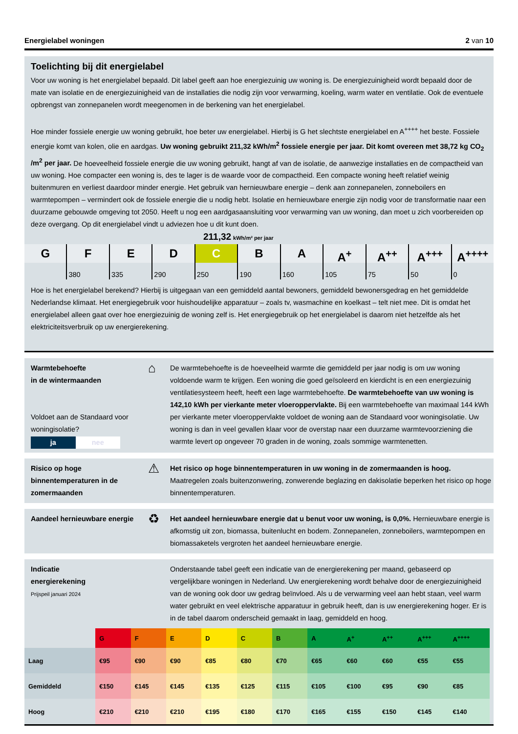Energielabel woningen 2 van 10
Toelichting bij dit energielabel
Voor uw woning is het energielabel bepaald. Dit label geeft aan hoe energiezuinig uw woning is. De energiezuinigheid wordt bepaald door de mate van isolatie en de energiezuinigheid van de installaties die nodig zijn voor verwarming, koeling, warm water en ventilatie. Ook de eventuele opbrengst van zonnepanelen wordt meegenomen in de berkening van het energielabel.
Hoe minder fossiele energie uw woning gebruikt, hoe beter uw energielabel. Hierbij is G het slechtste energielabel en A<sup>++++</sup> het beste. Fossiele energie komt van kolen, olie en aardgas. Uw woning gebruikt 211,32 kWh/m<sup>2</sup> fossiele energie per jaar. Dit komt overeen met 38,72 kg CO<sub>2</sub> /m<sup>2</sup> per jaar. De hoeveelheid fossiele energie die uw woning gebruikt, hangt af van de isolatie, de aanwezige installaties en de compactheid van uw woning. Hoe compacter een woning is, des te lager is de waarde voor de compactheid. Een compacte woning heeft relatief weinig buitenmuren en verliest daardoor minder energie. Het gebruik van hernieuwbare energie – denk aan zonnepanelen, zonneboilers en warmtepompen – vermindert ook de fossiele energie die u nodig hebt. Isolatie en hernieuwbare energie zijn nodig voor de transformatie naar een duurzame gebouwde omgeving tot 2050. Heeft u nog een aardgasaansluiting voor verwarming van uw woning, dan moet u zich voorbereiden op deze overgang. Op dit energielabel vindt u adviezen hoe u dit kunt doen.
211,32 kWh/m² per jaar
G F E D C B A A<sup>+</sup> A<sup>++</sup> A<sup>+++</sup> A<sup>++++</sup>
380 335 290 250 190 160 105 75 50 0
Hoe is het energielabel berekend? Hierbij is uitgegaan van een gemiddeld aantal bewoners, gemiddeld bewonersgedrag en het gemiddelde Nederlandse klimaat. Het energiegebruik voor huishoudelijke apparatuur – zoals tv, wasmachine en koelkast – telt niet mee. Dit is omdat het energielabel alleen gaat over hoe energiezuinig de woning zelf is. Het energiegebruik op het energielabel is daarom niet hetzelfde als het elektriciteitsverbruik op uw energierekening.
Warmtebehoefte
in de wintermaanden
Voldoet aan de Standaard voor woningisolatie?
ja nee
⌂
De warmtebehoefte is de hoeveelheid warmte die gemiddeld per jaar nodig is om uw woning voldoende warm te krijgen. Een woning die goed geïsoleerd en kierdicht is en een energiezuinig ventilatiesysteem heeft, heeft een lage warmtebehoefte. De warmtebehoefte van uw woning is 142,10 kWh per vierkante meter vloeroppervlakte. Bij een warmtebehoefte van maximaal 144 kWh per vierkante meter vloeroppervlakte voldoet de woning aan de Standaard voor woningisolatie. Uw woning is dan in veel gevallen klaar voor de overstap naar een duurzame warmtevoorziening die warmte levert op ongeveer 70 graden in de woning, zoals sommige warmtenetten.
Risico op hoge binnentemperaturen in de zomermaanden
⚠
Het risico op hoge binnentemperaturen in uw woning in de zomermaanden is hoog. Maatregelen zoals buitenzonwering, zonwerende beglazing en dakisolatie beperken het risico op hoge binnentemperaturen.
Aandeel hernieuwbare energie
♻
Het aandeel hernieuwbare energie dat u benut voor uw woning, is 0,0%. Hernieuwbare energie is afkomstig uit zon, biomassa, buitenlucht en bodem. Zonnepanelen, zonneboilers, warmtepompen en biomassaketels vergroten het aandeel hernieuwbare energie.
Indicatie
energierekening
Prijspeil januari 2024
Onderstaande tabel geeft een indicatie van de energierekening per maand, gebaseerd op vergelijkbare woningen in Nederland. Uw energierekening wordt behalve door de energiezuinigheid van de woning ook door uw gedrag beïnvloed. Als u de verwarming veel aan hebt staan, veel warm water gebruikt en veel elektrische apparatuur in gebruik heeft, dan is uw energierekening hoger. Er is in de tabel daarom onderscheid gemaakt in laag, gemiddeld en hoog.
| | G | F | E | D | C | B | A | A<sup>+</sup> | A<sup>++</sup> | A<sup>+++</sup> | A<sup>++++</sup> |
| --- | --- | --- | --- | --- | --- | --- | --- | --- | --- | --- | --- |
| Laag | €95 | €90 | €90 | €85 | €80 | €70 | €65 | €60 | €60 | €55 | €55 |
| Gemiddeld | €150 | €145 | €145 | €135 | €125 | €115 | €105 | €100 | €95 | €90 | €85 |
| Hoog | €210 | €210 | €210 | €195 | €180 | €170 | €165 | €155 | €150 | €145 | €140 |